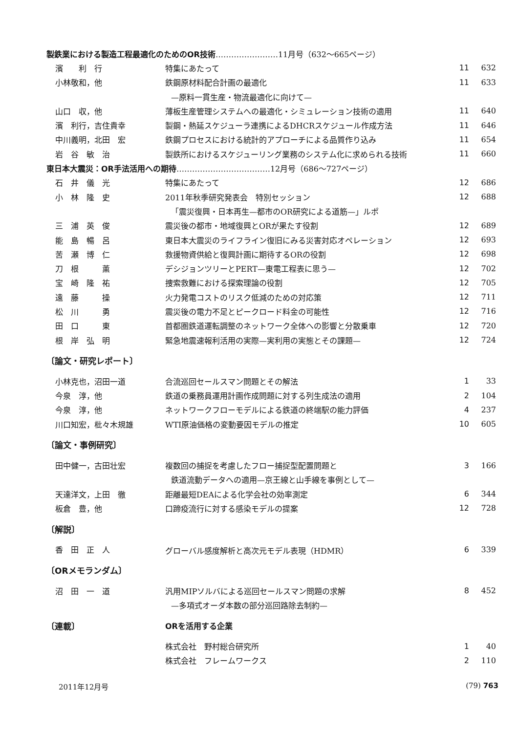| 製鉄業における製造工程最適化のためのOR技術 ……………………11月号（632〜665ページ） | | | |
| 濱 利 行 | 特集にあたって | 11 | 632 |
| 小林敬和，他 | 鉄鋼原材料配合計画の最適化 | 11 | 633 |
| | —原料一貫生産・物流最適化に向けて— | | |
| 山口 収，他 | 薄板生産管理システムへの最適化・シミュレーション技術の適用 | 11 | 640 |
| 濱 利行，吉住貴幸 | 製鋼・熱延スケジューラ連携によるDHCRスケジュール作成方法 | 11 | 646 |
| 中川義明，北田 宏 | 鉄鋼プロセスにおける統計的アプローチによる品質作り込み | 11 | 654 |
| 岩 谷 敏 治 | 製鉄所におけるスケジューリング業務のシステム化に求められる技術 | 11 | 660 |
| 東日本大震災：OR手法活用への期待 ………………………………12月号（686〜727ページ） | | | |
| 石 井 儀 光 | 特集にあたって | 12 | 686 |
| 小 林 隆 史 | 2011年秋季研究発表会 特別セッション | 12 | 688 |
| | 「震災復興・日本再生—都市のOR研究による道筋—」ルポ | | |
| 三 浦 英 俊 | 震災後の都市・地域復興とORが果たす役割 | 12 | 689 |
| 能 島 暢 呂 | 東日本大震災のライフライン復旧にみる災害対応オペレーション | 12 | 693 |
| 苦 瀬 博 仁 | 救援物資供給と復興計画に期待するORの役割 | 12 | 698 |
| 刀 根 薫 | デシジョンツリーとPERT—東電工程表に思う— | 12 | 702 |
| 宝 崎 隆 祐 | 捜索救難における探索理論の役割 | 12 | 705 |
| 遠 藤 操 | 火力発電コストのリスク低減のための対応策 | 12 | 711 |
| 松 川 勇 | 震災後の電力不足とピークロード料金の可能性 | 12 | 716 |
| 田 口 東 | 首都圏鉄道運転調整のネットワーク全体への影響と分散乗車 | 12 | 720 |
| 根 岸 弘 明 | 緊急地震速報利活用の実際—実利用の実態とその課題— | 12 | 724 |
| 〔論文・研究レポート〕 | | | |
| 小林克也，沼田一道 | 合流巡回セールスマン問題とその解法 | 1 | 33 |
| 今泉 淳，他 | 鉄道の乗務員運用計画作成問題に対する列生成法の適用 | 2 | 104 |
| 今泉 淳，他 | ネットワークフローモデルによる鉄道の終端駅の能力評価 | 4 | 237 |
| 川口知宏，枇々木規雄 | WTI原油価格の変動要因モデルの推定 | 10 | 605 |
| 〔論文・事例研究〕 | | | |
| 田中健一，古田壮宏 | 複数回の捕捉を考慮したフロー捕捉型配置問題と | 3 | 166 |
| | 鉄道流動データへの適用—京王線と山手線を事例として— | | |
| 天達洋文，上田 徹 | 距離最短DEAによる化学会社の効率測定 | 6 | 344 |
| 板倉 豊，他 | 口蹄疫流行に対する感染モデルの提案 | 12 | 728 |
| 〔解説〕 | | | |
| 香 田 正 人 | グローバル感度解析と高次元モデル表現（HDMR） | 6 | 339 |
| 〔ORメモランダム〕 | | | |
| 沼 田 一 道 | 汎用MIPソルバによる巡回セールスマン問題の求解 | 8 | 452 |
| | —多項式オーダ本数の部分巡回路除去制約— | | |
| 〔連載〕 | ORを活用する企業 | | |
| | 株式会社 野村総合研究所 | 1 | 40 |
| | 株式会社 フレームワークス | 2 | 110 |
2011年12月号 (79) 763